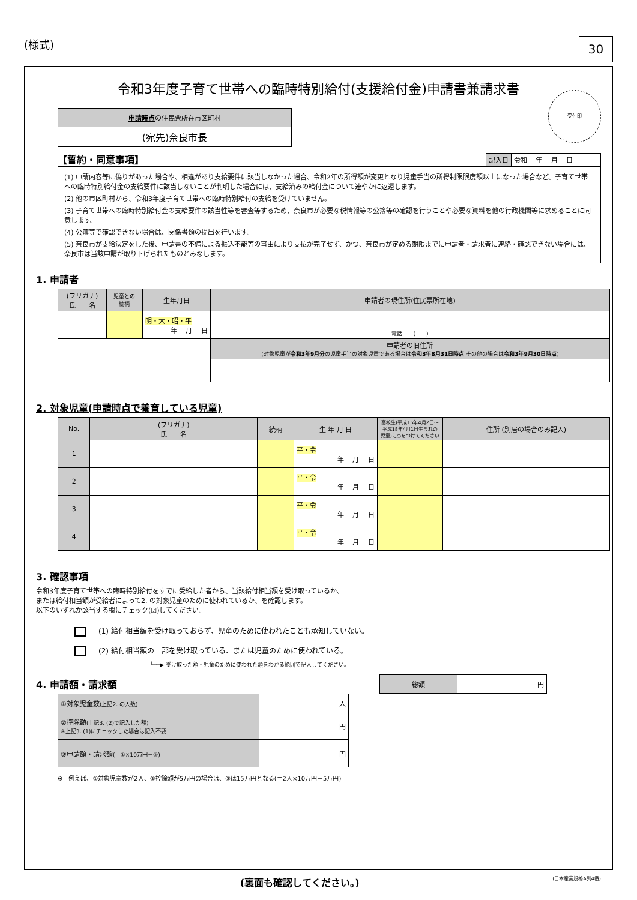(様式)
30
令和3年度子育て世帯への臨時特別給付(支援給付金)申請書兼請求書
| 申請時点 の住民票所在市区町村 |
| (宛先)奈良市長 |
受付印
【誓約・同意事項】
| 記入日 | 令和 年 月 日 |
(1) 申請内容等に偽りがあった場合や、相違があり支給要件に該当しなかった場合、令和2年の所得額が変更となり児童手当の所得制限限度額以上になった場合など、子育て世帯への臨時特別給付金の支給要件に該当しないことが判明した場合には、支給済みの給付金について速やかに返還します。
(2) 他の市区町村から、令和3年度子育て世帯への臨時特別給付の支給を受けていません。
(3) 子育て世帯への臨時特別給付金の支給要件の該当性等を審査等するため、奈良市が必要な税情報等の公簿等の確認を行うことや必要な資料を他の行政機関等に求めることに同意します。
(4) 公簿等で確認できない場合は、関係書類の提出を行います。
(5) 奈良市が支給決定をした後、申請書の不備による振込不能等の事由により支払が完了せず、かつ、奈良市が定める期限までに申請者・請求者に連絡・確認できない場合には、奈良市は当該申請が取り下げられたものとみなします。
1. 申請者
| (フリガナ) 氏 名 | 児童との 続柄 | 生年月日 | 申請者の現住所(住民票所在地) |
| --- | --- | --- | --- |
| | | 明・大・昭・平 年 月 日 | 電話 ( ) |
| | | | 申請者の旧住所 (対象児童が 令和3年9月分 の児童手当の対象児童である場合は 令和3年8月31日時点 その他の場合は 令和3年9月30日時点 ) |
2. 対象児童(申請時点で養育している児童)
| No. | (フリガナ) 氏 名 | 続柄 | 生 年 月 日 | 高校生(平成15年4月2日～平成18年4月1日生まれの児童)に○をつけてください | 住所 (別居の場合のみ記入) |
| --- | --- | --- | --- | --- | --- |
| 1 | | | 平・令 年 月 日 | | |
| 2 | | | 平・令 年 月 日 | | |
| 3 | | | 平・令 年 月 日 | | |
| 4 | | | 平・令 年 月 日 | | |
3. 確認事項
令和3年度子育て世帯への臨時特別給付をすでに受給した者から、当該給付相当額を受け取っているか、
または給付相当額が受給者によって2. の対象児童のために使われているか、を確認します。
以下のいずれか該当する欄にチェック(☑)してください。
(1) 給付相当額を受け取っておらず、児童のために使われたことも承知していない。
(2) 給付相当額の一部を受け取っている、または児童のために使われている。
└──▶ 受け取った額・児童のために使われた額をわかる範囲で記入してください。
4. 申請額・請求額
| 総額 | 円 |
| ①対象児童数 (上記2. の人数) | 人 |
| ②控除額 (上記3. (2)で記入した額) ※上記3. (1)にチェックした場合は記入不要 | 円 |
| ③申請額・請求額 (＝①×10万円－②) | 円 |
※　例えば、①対象児童数が2人、②控除額が5万円の場合は、③は15万円となる(＝2人×10万円－5万円)
(裏面も確認してください。) (日本産業規格A列4番)